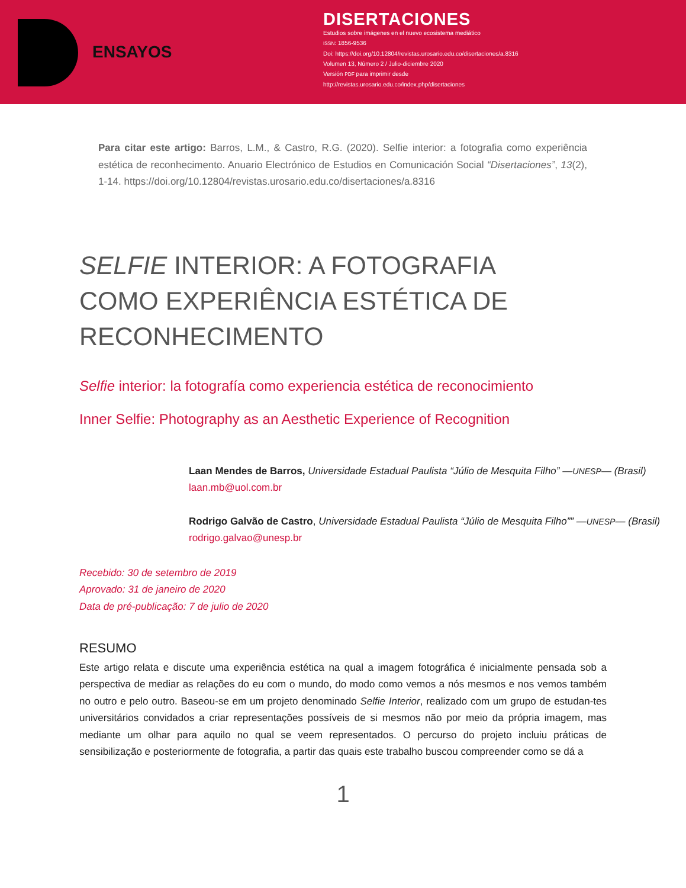ENSAYOS
DISERTACIONES
Estudios sobre imágenes en el nuevo ecosistema mediático
ISSN: 1856-9536
Doi: https://doi.org/10.12804/revistas.urosario.edu.co/disertaciones/a.8316
Volumen 13, Número 2 / Julio-diciembre 2020
Versión PDF para imprimir desde
http://revistas.urosario.edu.co/index.php/disertaciones
Para citar este artigo: Barros, L.M., & Castro, R.G. (2020). Selfie interior: a fotografia como experiência estética de reconhecimento. Anuario Electrónico de Estudios en Comunicación Social “Disertaciones”, 13(2), 1-14. https://doi.org/10.12804/revistas.urosario.edu.co/disertaciones/a.8316
SELFIE INTERIOR: A FOTOGRAFIA COMO EXPERIÊNCIA ESTÉTICA DE RECONHECIMENTO
Selfie interior: la fotografía como experiencia estética de reconocimiento
Inner Selfie: Photography as an Aesthetic Experience of Recognition
Laan Mendes de Barros, Universidade Estadual Paulista “Júlio de Mesquita Filho” —UNESP— (Brasil)
laan.mb@uol.com.br
Rodrigo Galvão de Castro, Universidade Estadual Paulista “Júlio de Mesquita Filho”” —UNESP— (Brasil)
rodrigo.galvao@unesp.br
Recebido: 30 de setembro de 2019
Aprovado: 31 de janeiro de 2020
Data de pré-publicação: 7 de julio de 2020
RESUMO
Este artigo relata e discute uma experiência estética na qual a imagem fotográfica é inicialmente pensada sob a perspectiva de mediar as relações do eu com o mundo, do modo como vemos a nós mesmos e nos vemos também no outro e pelo outro. Baseou-se em um projeto denominado Selfie Interior, realizado com um grupo de estudan-tes universitários convidados a criar representações possíveis de si mesmos não por meio da própria imagem, mas mediante um olhar para aquilo no qual se veem representados. O percurso do projeto incluiu práticas de sensibilização e posteriormente de fotografia, a partir das quais este trabalho buscou compreender como se dá a
1